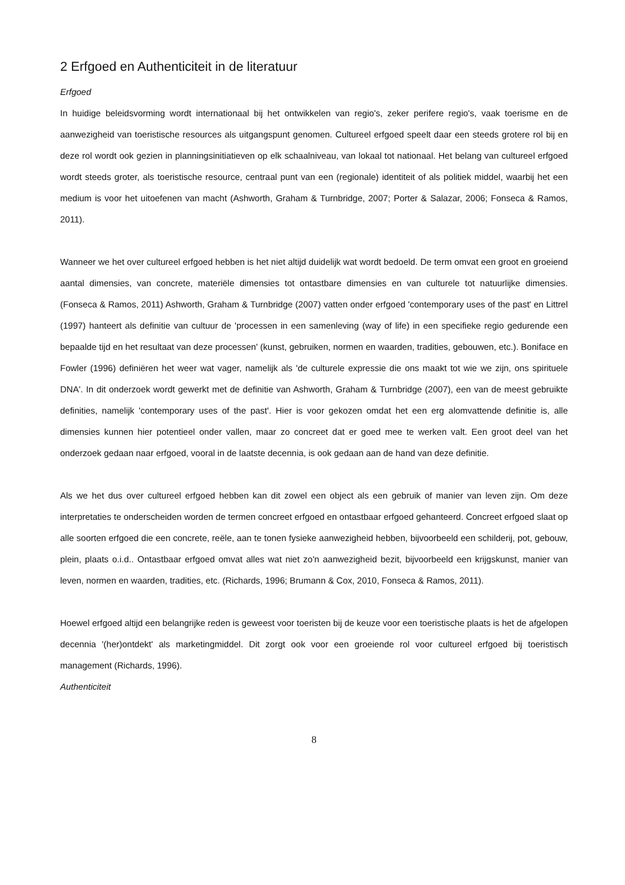2 Erfgoed en Authenticiteit in de literatuur
Erfgoed
In huidige beleidsvorming wordt internationaal bij het ontwikkelen van regio's, zeker perifere regio's, vaak toerisme en de aanwezigheid van toeristische resources als uitgangspunt genomen. Cultureel erfgoed speelt daar een steeds grotere rol bij en deze rol wordt ook gezien in planningsinitiatieven op elk schaalniveau, van lokaal tot nationaal. Het belang van cultureel erfgoed wordt steeds groter, als toeristische resource, centraal punt van een (regionale) identiteit of als politiek middel, waarbij het een medium is voor het uitoefenen van macht (Ashworth, Graham & Turnbridge, 2007; Porter & Salazar, 2006; Fonseca & Ramos, 2011).
Wanneer we het over cultureel erfgoed hebben is het niet altijd duidelijk wat wordt bedoeld. De term omvat een groot en groeiend aantal dimensies, van concrete, materiële dimensies tot ontastbare dimensies en van culturele tot natuurlijke dimensies. (Fonseca & Ramos, 2011) Ashworth, Graham & Turnbridge (2007) vatten onder erfgoed 'contemporary uses of the past' en Littrel (1997) hanteert als definitie van cultuur de 'processen in een samenleving (way of life) in een specifieke regio gedurende een bepaalde tijd en het resultaat van deze processen' (kunst, gebruiken, normen en waarden, tradities, gebouwen, etc.). Boniface en Fowler (1996) definiëren het weer wat vager, namelijk als 'de culturele expressie die ons maakt tot wie we zijn, ons spirituele DNA'. In dit onderzoek wordt gewerkt met de definitie van Ashworth, Graham & Turnbridge (2007), een van de meest gebruikte definities, namelijk 'contemporary uses of the past'. Hier is voor gekozen omdat het een erg alomvattende definitie is, alle dimensies kunnen hier potentieel onder vallen, maar zo concreet dat er goed mee te werken valt. Een groot deel van het onderzoek gedaan naar erfgoed, vooral in de laatste decennia, is ook gedaan aan de hand van deze definitie.
Als we het dus over cultureel erfgoed hebben kan dit zowel een object als een gebruik of manier van leven zijn. Om deze interpretaties te onderscheiden worden de termen concreet erfgoed en ontastbaar erfgoed gehanteerd. Concreet erfgoed slaat op alle soorten erfgoed die een concrete, reële, aan te tonen fysieke aanwezigheid hebben, bijvoorbeeld een schilderij, pot, gebouw, plein, plaats o.i.d.. Ontastbaar erfgoed omvat alles wat niet zo'n aanwezigheid bezit, bijvoorbeeld een krijgskunst, manier van leven, normen en waarden, tradities, etc. (Richards, 1996; Brumann & Cox, 2010, Fonseca & Ramos, 2011).
Hoewel erfgoed altijd een belangrijke reden is geweest voor toeristen bij de keuze voor een toeristische plaats is het de afgelopen decennia '(her)ontdekt' als marketingmiddel. Dit zorgt ook voor een groeiende rol voor cultureel erfgoed bij toeristisch management (Richards, 1996).
Authenticiteit
8